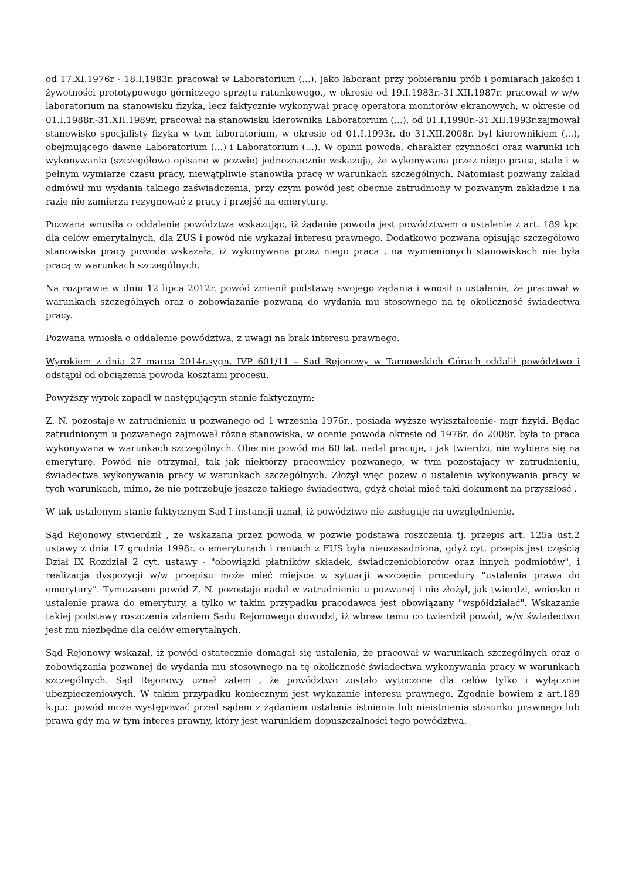od 17.XI.1976r - 18.I.1983r. pracował w Laboratorium (...), jako laborant przy pobieraniu prób i pomiarach jakości i żywotności prototypowego górniczego sprzętu ratunkowego., w okresie od 19.I.1983r.-31.XII.1987r. pracował w w/w laboratorium na stanowisku fizyka, lecz faktycznie wykonywał pracę operatora monitorów ekranowych, w okresie od 01.I.1988r.-31.XII.1989r. pracował na stanowisku kierownika Laboratorium (...), od 01.I.1990r.-31.XII.1993r.zajmował stanowisko specjalisty fizyka w tym laboratorium, w okresie od 01.I.1993r. do 31.XII.2008r. był kierownikiem (...), obejmującego dawne Laboratorium (...) i Laboratorium (...). W opinii powoda, charakter czynności oraz warunki ich wykonywania (szczegółowo opisane w pozwie) jednoznacznie wskazują, że wykonywana przez niego praca, stale i w pełnym wymiarze czasu pracy, niewątpliwie stanowiła pracę w warunkach szczególnych. Natomiast pozwany zakład odmówił mu wydania takiego zaświadczenia, przy czym powód jest obecnie zatrudniony w pozwanym zakładzie i na razie nie zamierza rezygnować z pracy i przejść na emeryturę.
Pozwana wnosiła o oddalenie powództwa wskazując, iż żądanie powoda jest powództwem o ustalenie z art. 189 kpc dla celów emerytalnych, dla ZUS i powód nie wykazał interesu prawnego. Dodatkowo pozwana opisując szczegółowo stanowiska pracy powoda wskazała, iż wykonywana przez niego praca , na wymienionych stanowiskach nie była pracą w warunkach szczególnych.
Na rozprawie w dniu 12 lipca 2012r. powód zmienił podstawę swojego żądania i wnosił o ustalenie, że pracował w warunkach szczególnych oraz o zobowiązanie pozwaną do wydania mu stosownego na tę okoliczność świadectwa pracy.
Pozwana wniosła o oddalenie powództwa, z uwagi na brak interesu prawnego.
Wyrokiem z dnia 27 marca 2014r.sygn. IVP 601/11 – Sad Rejonowy w Tarnowskich Górach oddalił powództwo i odstąpił od obciążenia powoda kosztami procesu.
Powyższy wyrok zapadł w następującym stanie faktycznym:
Z. N. pozostaje w zatrudnieniu u pozwanego od 1 września 1976r., posiada wyższe wykształcenie- mgr fizyki. Będąc zatrudnionym u pozwanego zajmował różne stanowiska, w ocenie powoda okresie od 1976r. do 2008r. była to praca wykonywana w warunkach szczególnych. Obecnie powód ma 60 lat, nadal pracuje, i jak twierdzi, nie wybiera się na emeryturę. Powód nie otrzymał, tak jak niektórzy pracownicy pozwanego, w tym pozostający w zatrudnieniu, świadectwa wykonywania pracy w warunkach szczególnych. Złożył więc pozew o ustalenie wykonywania pracy w tych warunkach, mimo, że nie potrzebuje jeszcze takiego świadectwa, gdyż chciał mieć taki dokument na przyszłość .
W tak ustalonym stanie faktycznym Sad I instancji uznał, iż powództwo nie zasługuje na uwzględnienie.
Sąd Rejonowy stwierdził , że wskazana przez powoda w pozwie podstawa roszczenia tj. przepis art. 125a ust.2 ustawy z dnia 17 grudnia 1998r. o emeryturach i rentach z FUS była nieuzasadniona, gdyż cyt. przepis jest częścią Dział IX Rozdział 2 cyt. ustawy - "obowiązki płatników składek, świadczeniobiorców oraz innych podmiotów", i realizacja dyspozycji w/w przepisu może mieć miejsce w sytuacji wszczęcia procedury "ustalenia prawa do emerytury". Tymczasem powód Z. N. pozostaje nadal w zatrudnieniu u pozwanej i nie złożył, jak twierdzi, wniosku o ustalenie prawa do emerytury, a tylko w takim przypadku pracodawca jest obowiązany "współdziałać". Wskazanie takiej podstawy roszczenia zdaniem Sadu Rejonowego dowodzi, iż wbrew temu co twierdził powód, w/w świadectwo jest mu niezbędne dla celów emerytalnych.
Sąd Rejonowy wskazał, iż powód ostatecznie domagał się ustalenia, że pracował w warunkach szczególnych oraz o zobowiązania pozwanej do wydania mu stosownego na tę okoliczność świadectwa wykonywania pracy w warunkach szczególnych. Sąd Rejonowy uznał zatem , że powództwo zostało wytoczone dla celów tylko i wyłącznie ubezpieczeniowych. W takim przypadku koniecznym jest wykazanie interesu prawnego. Zgodnie bowiem z art.189 k.p.c. powód może występować przed sądem z żądaniem ustalenia istnienia lub nieistnienia stosunku prawnego lub prawa gdy ma w tym interes prawny, który jest warunkiem dopuszczalności tego powództwa.